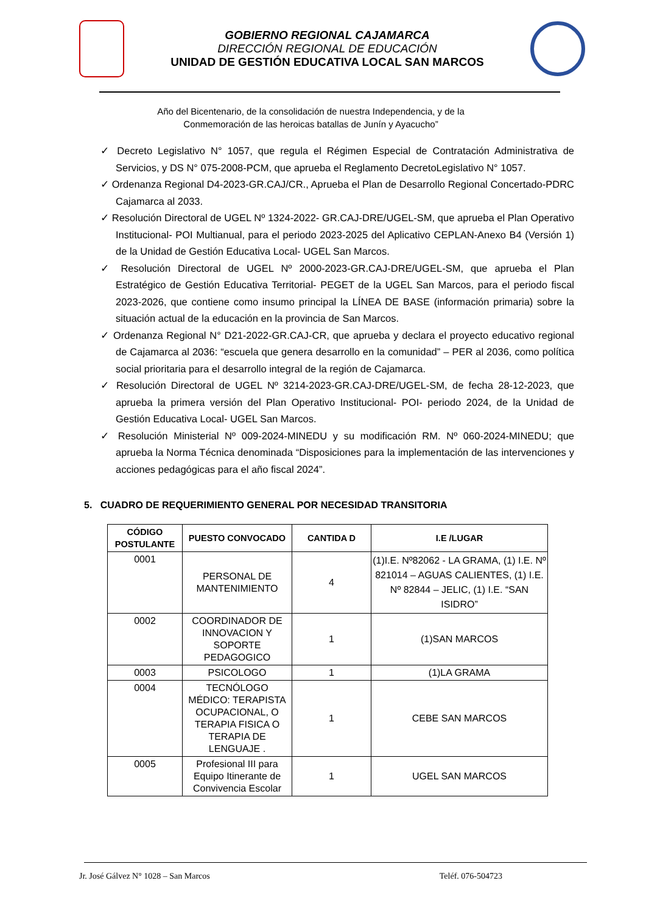GOBIERNO REGIONAL CAJAMARCA
DIRECCIÓN REGIONAL DE EDUCACIÓN
UNIDAD DE GESTIÓN EDUCATIVA LOCAL SAN MARCOS
Año del Bicentenario, de la consolidación de nuestra Independencia, y de la
Conmemoración de las heroicas batallas de Junín y Ayacucho”
✓ Decreto Legislativo N° 1057, que regula el Régimen Especial de Contratación Administrativa de Servicios, y DS N° 075-2008-PCM, que aprueba el Reglamento DecretoLegislativo N° 1057.
✓ Ordenanza Regional D4-2023-GR.CAJ/CR., Aprueba el Plan de Desarrollo Regional Concertado-PDRC Cajamarca al 2033.
✓ Resolución Directoral de UGEL Nº 1324-2022- GR.CAJ-DRE/UGEL-SM, que aprueba el Plan Operativo Institucional- POI Multianual, para el periodo 2023-2025 del Aplicativo CEPLAN-Anexo B4 (Versión 1) de la Unidad de Gestión Educativa Local- UGEL San Marcos.
✓ Resolución Directoral de UGEL Nº 2000-2023-GR.CAJ-DRE/UGEL-SM, que aprueba el Plan Estratégico de Gestión Educativa Territorial- PEGET de la UGEL San Marcos, para el periodo fiscal 2023-2026, que contiene como insumo principal la LÍNEA DE BASE (información primaria) sobre la situación actual de la educación en la provincia de San Marcos.
✓ Ordenanza Regional N° D21-2022-GR.CAJ-CR, que aprueba y declara el proyecto educativo regional de Cajamarca al 2036: “escuela que genera desarrollo en la comunidad” – PER al 2036, como política social prioritaria para el desarrollo integral de la región de Cajamarca.
✓ Resolución Directoral de UGEL Nº 3214-2023-GR.CAJ-DRE/UGEL-SM, de fecha 28-12-2023, que aprueba la primera versión del Plan Operativo Institucional- POI- periodo 2024, de la Unidad de Gestión Educativa Local- UGEL San Marcos.
✓ Resolución Ministerial Nº 009-2024-MINEDU y su modificación RM. Nº 060-2024-MINEDU; que aprueba la Norma Técnica denominada “Disposiciones para la implementación de las intervenciones y acciones pedagógicas para el año fiscal 2024”.
5. CUADRO DE REQUERIMIENTO GENERAL POR NECESIDAD TRANSITORIA
| CÓDIGO POSTULANTE | PUESTO CONVOCADO | CANTIDA D | I.E /LUGAR |
| --- | --- | --- | --- |
| 0001 | PERSONAL DE MANTENIMIENTO | 4 | (1)I.E. Nº82062 - LA GRAMA, (1) I.E. Nº 821014 – AGUAS CALIENTES, (1) I.E. Nº 82844 – JELIC, (1) I.E. “SAN ISIDRO” |
| 0002 | COORDINADOR DE INNOVACION Y SOPORTE PEDAGOGICO | 1 | (1)SAN MARCOS |
| 0003 | PSICOLOGO | 1 | (1)LA GRAMA |
| 0004 | TECNÓLOGO MÉDICO: TERAPISTA OCUPACIONAL, O TERAPIA FISICA O TERAPIA DE LENGUAJE . | 1 | CEBE SAN MARCOS |
| 0005 | Profesional III para Equipo Itinerante de Convivencia Escolar | 1 | UGEL SAN MARCOS |
Jr. José Gálvez N° 1028 – San Marcos Teléf. 076-504723